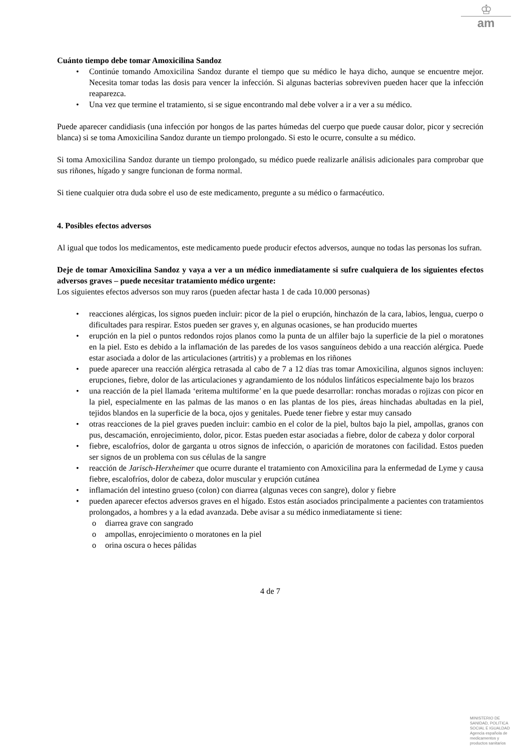♔
am
Cuánto tiempo debe tomar Amoxicilina Sandoz
• Continúe tomando Amoxicilina Sandoz durante el tiempo que su médico le haya dicho, aunque se encuentre mejor. Necesita tomar todas las dosis para vencer la infección. Si algunas bacterias sobreviven pueden hacer que la infección reaparezca.
• Una vez que termine el tratamiento, si se sigue encontrando mal debe volver a ir a ver a su médico.
Puede aparecer candidiasis (una infección por hongos de las partes húmedas del cuerpo que puede causar dolor, picor y secreción blanca) si se toma Amoxicilina Sandoz durante un tiempo prolongado. Si esto le ocurre, consulte a su médico.
Si toma Amoxicilina Sandoz durante un tiempo prolongado, su médico puede realizarle análisis adicionales para comprobar que sus riñones, hígado y sangre funcionan de forma normal.
Si tiene cualquier otra duda sobre el uso de este medicamento, pregunte a su médico o farmacéutico.
4. Posibles efectos adversos
Al igual que todos los medicamentos, este medicamento puede producir efectos adversos, aunque no todas las personas los sufran.
Deje de tomar Amoxicilina Sandoz y vaya a ver a un médico inmediatamente si sufre cualquiera de los siguientes efectos adversos graves – puede necesitar tratamiento médico urgente:
Los siguientes efectos adversos son muy raros (pueden afectar hasta 1 de cada 10.000 personas)
• reacciones alérgicas, los signos pueden incluir: picor de la piel o erupción, hinchazón de la cara, labios, lengua, cuerpo o dificultades para respirar. Estos pueden ser graves y, en algunas ocasiones, se han producido muertes
• erupción en la piel o puntos redondos rojos planos como la punta de un alfiler bajo la superficie de la piel o moratones en la piel. Esto es debido a la inflamación de las paredes de los vasos sanguíneos debido a una reacción alérgica. Puede estar asociada a dolor de las articulaciones (artritis) y a problemas en los riñones
• puede aparecer una reacción alérgica retrasada al cabo de 7 a 12 días tras tomar Amoxicilina, algunos signos incluyen: erupciones, fiebre, dolor de las articulaciones y agrandamiento de los nódulos linfáticos especialmente bajo los brazos
• una reacción de la piel llamada ‘eritema multiforme’ en la que puede desarrollar: ronchas moradas o rojizas con picor en la piel, especialmente en las palmas de las manos o en las plantas de los pies, áreas hinchadas abultadas en la piel, tejidos blandos en la superficie de la boca, ojos y genitales. Puede tener fiebre y estar muy cansado
• otras reacciones de la piel graves pueden incluir: cambio en el color de la piel, bultos bajo la piel, ampollas, granos con pus, descamación, enrojecimiento, dolor, picor. Estas pueden estar asociadas a fiebre, dolor de cabeza y dolor corporal
• fiebre, escalofríos, dolor de garganta u otros signos de infección, o aparición de moratones con facilidad. Estos pueden ser signos de un problema con sus células de la sangre
• reacción de Jarisch-Herxheimer que ocurre durante el tratamiento con Amoxicilina para la enfermedad de Lyme y causa fiebre, escalofríos, dolor de cabeza, dolor muscular y erupción cutánea
• inflamación del intestino grueso (colon) con diarrea (algunas veces con sangre), dolor y fiebre
• pueden aparecer efectos adversos graves en el hígado. Estos están asociados principalmente a pacientes con tratamientos prolongados, a hombres y a la edad avanzada. Debe avisar a su médico inmediatamente si tiene:
o diarrea grave con sangrado
o ampollas, enrojecimiento o moratones en la piel
o orina oscura o heces pálidas
4 de 7
MINISTERIO DE
SANIDAD, POLITICA
SOCIAL E IGUALDAD
Agencia española de
medicamentos y
productos sanitarios